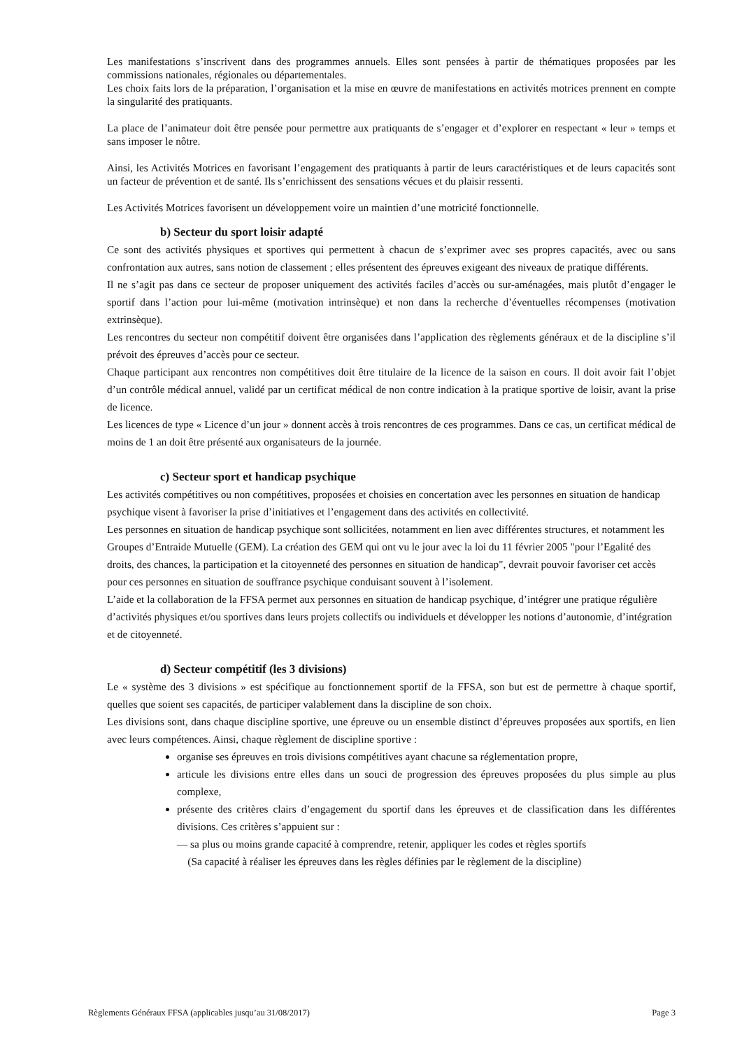Les manifestations s’inscrivent dans des programmes annuels. Elles sont pensées à partir de thématiques proposées par les commissions nationales, régionales ou départementales.
Les choix faits lors de la préparation, l’organisation et la mise en œuvre de manifestations en activités motrices prennent en compte la singularité des pratiquants.
La place de l’animateur doit être pensée pour permettre aux pratiquants de s’engager et d’explorer en respectant « leur » temps et sans imposer le nôtre.
Ainsi, les Activités Motrices en favorisant l’engagement des pratiquants à partir de leurs caractéristiques et de leurs capacités sont un facteur de prévention et de santé. Ils s’enrichissent des sensations vécues et du plaisir ressenti.
Les Activités Motrices favorisent un développement voire un maintien d’une motricité fonctionnelle.
b) Secteur du sport loisir adapté
Ce sont des activités physiques et sportives qui permettent à chacun de s’exprimer avec ses propres capacités, avec ou sans confrontation aux autres, sans notion de classement ; elles présentent des épreuves exigeant des niveaux de pratique différents.
Il ne s’agit pas dans ce secteur de proposer uniquement des activités faciles d’accès ou sur-aménagées, mais plutôt d’engager le sportif dans l’action pour lui-même (motivation intrinsèque) et non dans la recherche d’éventuelles récompenses (motivation extrinsèque).
Les rencontres du secteur non compétitif doivent être organisées dans l’application des règlements généraux et de la discipline s’il prévoit des épreuves d’accès pour ce secteur.
Chaque participant aux rencontres non compétitives doit être titulaire de la licence de la saison en cours. Il doit avoir fait l’objet d’un contrôle médical annuel, validé par un certificat médical de non contre indication à la pratique sportive de loisir, avant la prise de licence.
Les licences de type « Licence d’un jour » donnent accès à trois rencontres de ces programmes. Dans ce cas, un certificat médical de moins de 1 an doit être présenté aux organisateurs de la journée.
c) Secteur sport et handicap psychique
Les activités compétitives ou non compétitives, proposées et choisies en concertation avec les personnes en situation de handicap psychique visent à favoriser la prise d’initiatives et l’engagement dans des activités en collectivité.
Les personnes en situation de handicap psychique sont sollicitées, notamment en lien avec différentes structures, et notamment les Groupes d’Entraide Mutuelle (GEM). La création des GEM qui ont vu le jour avec la loi du 11 février 2005 "pour l’Egalité des droits, des chances, la participation et la citoyenneté des personnes en situation de handicap", devrait pouvoir favoriser cet accès pour ces personnes en situation de souffrance psychique conduisant souvent à l’isolement.
L’aide et la collaboration de la FFSA permet aux personnes en situation de handicap psychique, d’intégrer une pratique régulière d’activités physiques et/ou sportives dans leurs projets collectifs ou individuels et développer les notions d’autonomie, d’intégration et de citoyenneté.
d) Secteur compétitif (les 3 divisions)
Le « système des 3 divisions » est spécifique au fonctionnement sportif de la FFSA, son but est de permettre à chaque sportif, quelles que soient ses capacités, de participer valablement dans la discipline de son choix.
Les divisions sont, dans chaque discipline sportive, une épreuve ou un ensemble distinct d’épreuves proposées aux sportifs, en lien avec leurs compétences. Ainsi, chaque règlement de discipline sportive :
organise ses épreuves en trois divisions compétitives ayant chacune sa réglementation propre,
articule les divisions entre elles dans un souci de progression des épreuves proposées du plus simple au plus complexe,
présente des critères clairs d’engagement du sportif dans les épreuves et de classification dans les différentes divisions. Ces critères s’appuient sur :
— sa plus ou moins grande capacité à comprendre, retenir, appliquer les codes et règles sportifs
(Sa capacité à réaliser les épreuves dans les règles définies par le règlement de la discipline)
Règlements Généraux FFSA (applicables jusqu’au 31/08/2017) Page 3